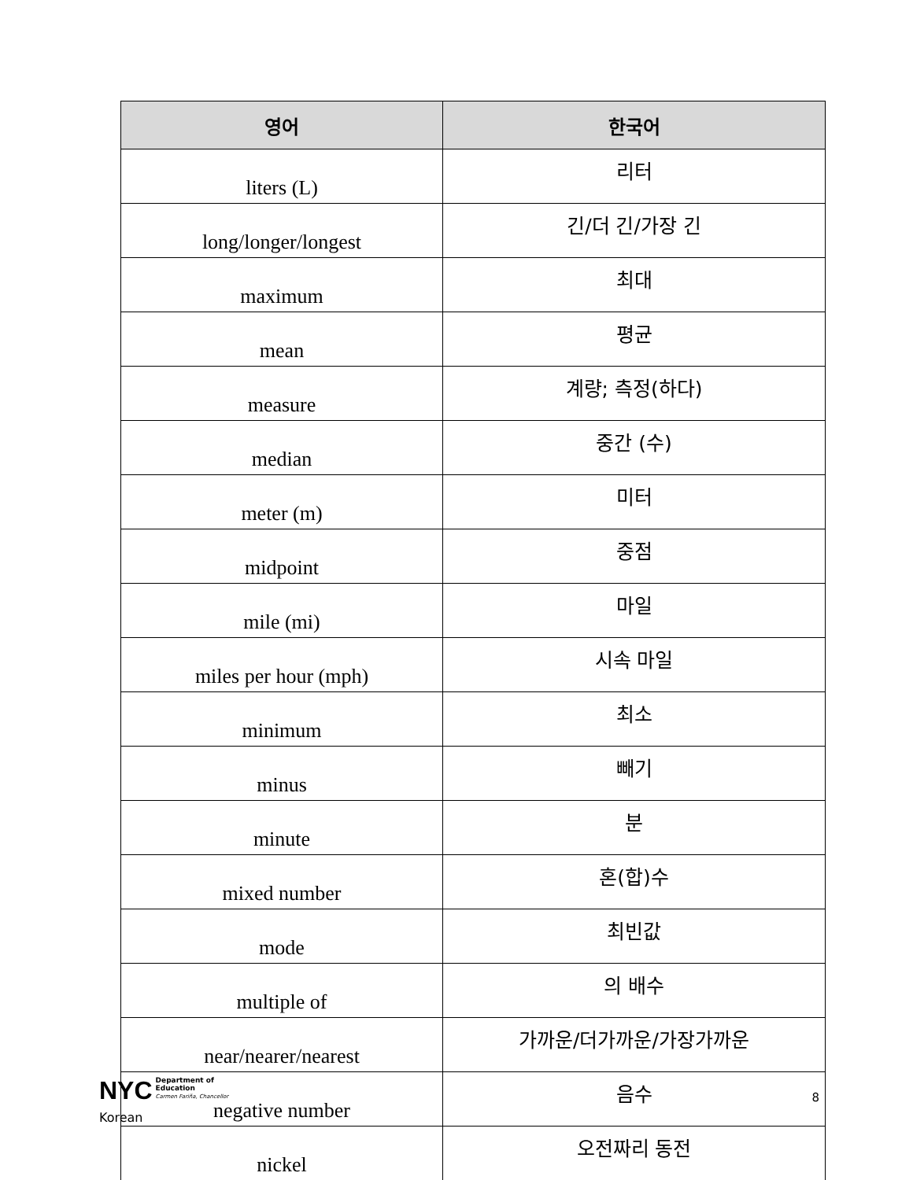| 영어 | 한국어 |
| --- | --- |
| liters (L) | 리터 |
| long/longer/longest | 긴/더 긴/가장 긴 |
| maximum | 최대 |
| mean | 평균 |
| measure | 계량; 측정(하다) |
| median | 중간 (수) |
| meter (m) | 미터 |
| midpoint | 중점 |
| mile (mi) | 마일 |
| miles per hour (mph) | 시속 마일 |
| minimum | 최소 |
| minus | 빼기 |
| minute | 분 |
| mixed number | 혼(합)수 |
| mode | 최빈값 |
| multiple of | 의 배수 |
| near/nearer/nearest | 가까운/더가까운/가장가까운 |
| negative number | 음수 |
| nickel | 오전짜리 동전 |
NYC Department of
Education
Carmen Fariña, Chancellor
8
Korean